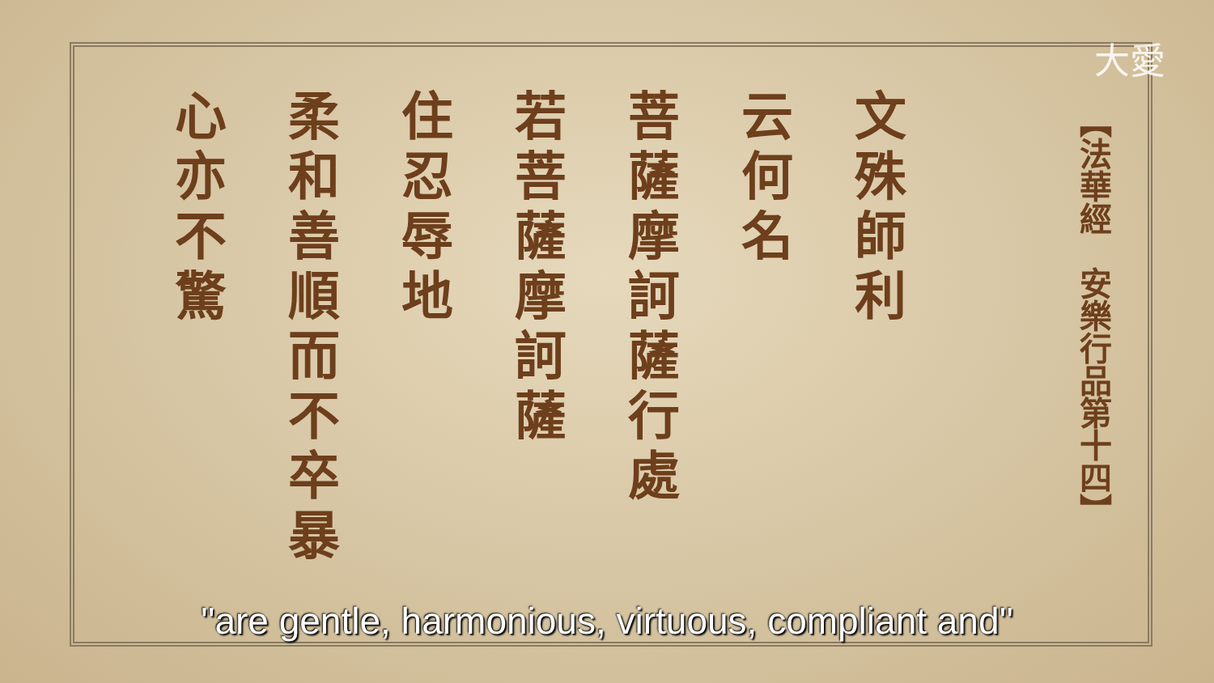大愛
文殊師利
云何名
菩薩摩訶薩行處
若菩薩摩訶薩
住忍辱地
柔和善順而不卒暴
心亦不驚
【法華經　安樂行品第十四】
''are gentle, harmonious, virtuous, compliant and''